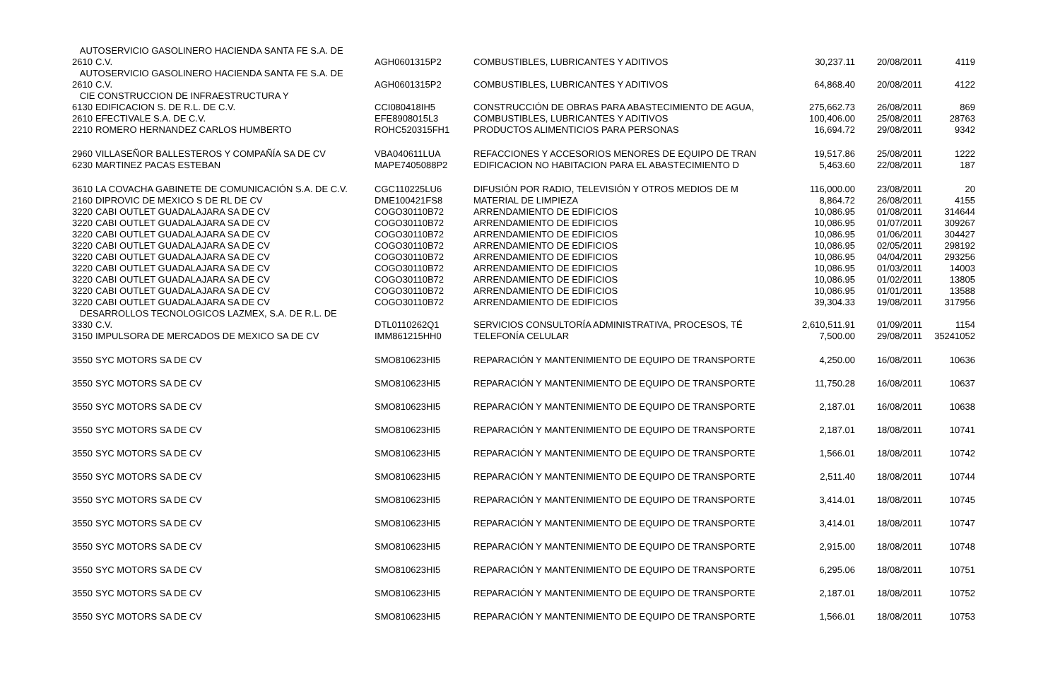| AUTOSERVICIO GASOLINERO HACIENDA SANTA FE S.A. DE | | | | | | |
| 2610 | C.V. | AGH0601315P2 | COMBUSTIBLES, LUBRICANTES Y ADITIVOS | 30,237.11 | 20/08/2011 | 4119 |
| AUTOSERVICIO GASOLINERO HACIENDA SANTA FE S.A. DE | | | | | | |
| 2610 | C.V. | AGH0601315P2 | COMBUSTIBLES, LUBRICANTES Y ADITIVOS | 64,868.40 | 20/08/2011 | 4122 |
| CIE CONSTRUCCION DE INFRAESTRUCTURA Y | | | | | | |
| 6130 | EDIFICACION S. DE R.L. DE C.V. | CCI080418IH5 | CONSTRUCCIÓN DE OBRAS PARA ABASTECIMIENTO DE AGUA, | 275,662.73 | 26/08/2011 | 869 |
| 2610 | EFECTIVALE S.A. DE C.V. | EFE8908015L3 | COMBUSTIBLES, LUBRICANTES Y ADITIVOS | 100,406.00 | 25/08/2011 | 28763 |
| 2210 | ROMERO HERNANDEZ CARLOS HUMBERTO | ROHC520315FH1 | PRODUCTOS ALIMENTICIOS PARA PERSONAS | 16,694.72 | 29/08/2011 | 9342 |
| 2960 | VILLASEÑOR BALLESTEROS Y COMPAÑÍA SA DE CV | VBA040611LUA | REFACCIONES Y ACCESORIOS MENORES DE EQUIPO DE TRAN | 19,517.86 | 25/08/2011 | 1222 |
| 6230 | MARTINEZ PACAS ESTEBAN | MAPE7405088P2 | EDIFICACION NO HABITACION PARA EL ABASTECIMIENTO D | 5,463.60 | 22/08/2011 | 187 |
| 3610 | LA COVACHA GABINETE DE COMUNICACIÓN S.A. DE C.V. | CGC110225LU6 | DIFUSIÓN POR RADIO, TELEVISIÓN Y OTROS MEDIOS DE M | 116,000.00 | 23/08/2011 | 20 |
| 2160 | DIPROVIC DE MEXICO S DE RL DE CV | DME100421FS8 | MATERIAL DE LIMPIEZA | 8,864.72 | 26/08/2011 | 4155 |
| 3220 | CABI OUTLET GUADALAJARA SA DE CV | COGO30110B72 | ARRENDAMIENTO DE EDIFICIOS | 10,086.95 | 01/08/2011 | 314644 |
| 3220 | CABI OUTLET GUADALAJARA SA DE CV | COGO30110B72 | ARRENDAMIENTO DE EDIFICIOS | 10,086.95 | 01/07/2011 | 309267 |
| 3220 | CABI OUTLET GUADALAJARA SA DE CV | COGO30110B72 | ARRENDAMIENTO DE EDIFICIOS | 10,086.95 | 01/06/2011 | 304427 |
| 3220 | CABI OUTLET GUADALAJARA SA DE CV | COGO30110B72 | ARRENDAMIENTO DE EDIFICIOS | 10,086.95 | 02/05/2011 | 298192 |
| 3220 | CABI OUTLET GUADALAJARA SA DE CV | COGO30110B72 | ARRENDAMIENTO DE EDIFICIOS | 10,086.95 | 04/04/2011 | 293256 |
| 3220 | CABI OUTLET GUADALAJARA SA DE CV | COGO30110B72 | ARRENDAMIENTO DE EDIFICIOS | 10,086.95 | 01/03/2011 | 14003 |
| 3220 | CABI OUTLET GUADALAJARA SA DE CV | COGO30110B72 | ARRENDAMIENTO DE EDIFICIOS | 10,086.95 | 01/02/2011 | 13805 |
| 3220 | CABI OUTLET GUADALAJARA SA DE CV | COGO30110B72 | ARRENDAMIENTO DE EDIFICIOS | 10,086.95 | 01/01/2011 | 13588 |
| 3220 | CABI OUTLET GUADALAJARA SA DE CV | COGO30110B72 | ARRENDAMIENTO DE EDIFICIOS | 39,304.33 | 19/08/2011 | 317956 |
| DESARROLLOS TECNOLOGICOS LAZMEX, S.A. DE R.L. DE | | | | | | |
| 3330 | C.V. | DTL0110262Q1 | SERVICIOS CONSULTORÍA ADMINISTRATIVA, PROCESOS, TÉ | 2,610,511.91 | 01/09/2011 | 1154 |
| 3150 | IMPULSORA DE MERCADOS DE MEXICO SA DE CV | IMM861215HH0 | TELEFONÍA CELULAR | 7,500.00 | 29/08/2011 | 35241052 |
| 3550 | SYC MOTORS SA DE CV | SMO810623HI5 | REPARACIÓN Y MANTENIMIENTO DE EQUIPO DE TRANSPORTE | 4,250.00 | 16/08/2011 | 10636 |
| 3550 | SYC MOTORS SA DE CV | SMO810623HI5 | REPARACIÓN Y MANTENIMIENTO DE EQUIPO DE TRANSPORTE | 11,750.28 | 16/08/2011 | 10637 |
| 3550 | SYC MOTORS SA DE CV | SMO810623HI5 | REPARACIÓN Y MANTENIMIENTO DE EQUIPO DE TRANSPORTE | 2,187.01 | 16/08/2011 | 10638 |
| 3550 | SYC MOTORS SA DE CV | SMO810623HI5 | REPARACIÓN Y MANTENIMIENTO DE EQUIPO DE TRANSPORTE | 2,187.01 | 18/08/2011 | 10741 |
| 3550 | SYC MOTORS SA DE CV | SMO810623HI5 | REPARACIÓN Y MANTENIMIENTO DE EQUIPO DE TRANSPORTE | 1,566.01 | 18/08/2011 | 10742 |
| 3550 | SYC MOTORS SA DE CV | SMO810623HI5 | REPARACIÓN Y MANTENIMIENTO DE EQUIPO DE TRANSPORTE | 2,511.40 | 18/08/2011 | 10744 |
| 3550 | SYC MOTORS SA DE CV | SMO810623HI5 | REPARACIÓN Y MANTENIMIENTO DE EQUIPO DE TRANSPORTE | 3,414.01 | 18/08/2011 | 10745 |
| 3550 | SYC MOTORS SA DE CV | SMO810623HI5 | REPARACIÓN Y MANTENIMIENTO DE EQUIPO DE TRANSPORTE | 3,414.01 | 18/08/2011 | 10747 |
| 3550 | SYC MOTORS SA DE CV | SMO810623HI5 | REPARACIÓN Y MANTENIMIENTO DE EQUIPO DE TRANSPORTE | 2,915.00 | 18/08/2011 | 10748 |
| 3550 | SYC MOTORS SA DE CV | SMO810623HI5 | REPARACIÓN Y MANTENIMIENTO DE EQUIPO DE TRANSPORTE | 6,295.06 | 18/08/2011 | 10751 |
| 3550 | SYC MOTORS SA DE CV | SMO810623HI5 | REPARACIÓN Y MANTENIMIENTO DE EQUIPO DE TRANSPORTE | 2,187.01 | 18/08/2011 | 10752 |
| 3550 | SYC MOTORS SA DE CV | SMO810623HI5 | REPARACIÓN Y MANTENIMIENTO DE EQUIPO DE TRANSPORTE | 1,566.01 | 18/08/2011 | 10753 |